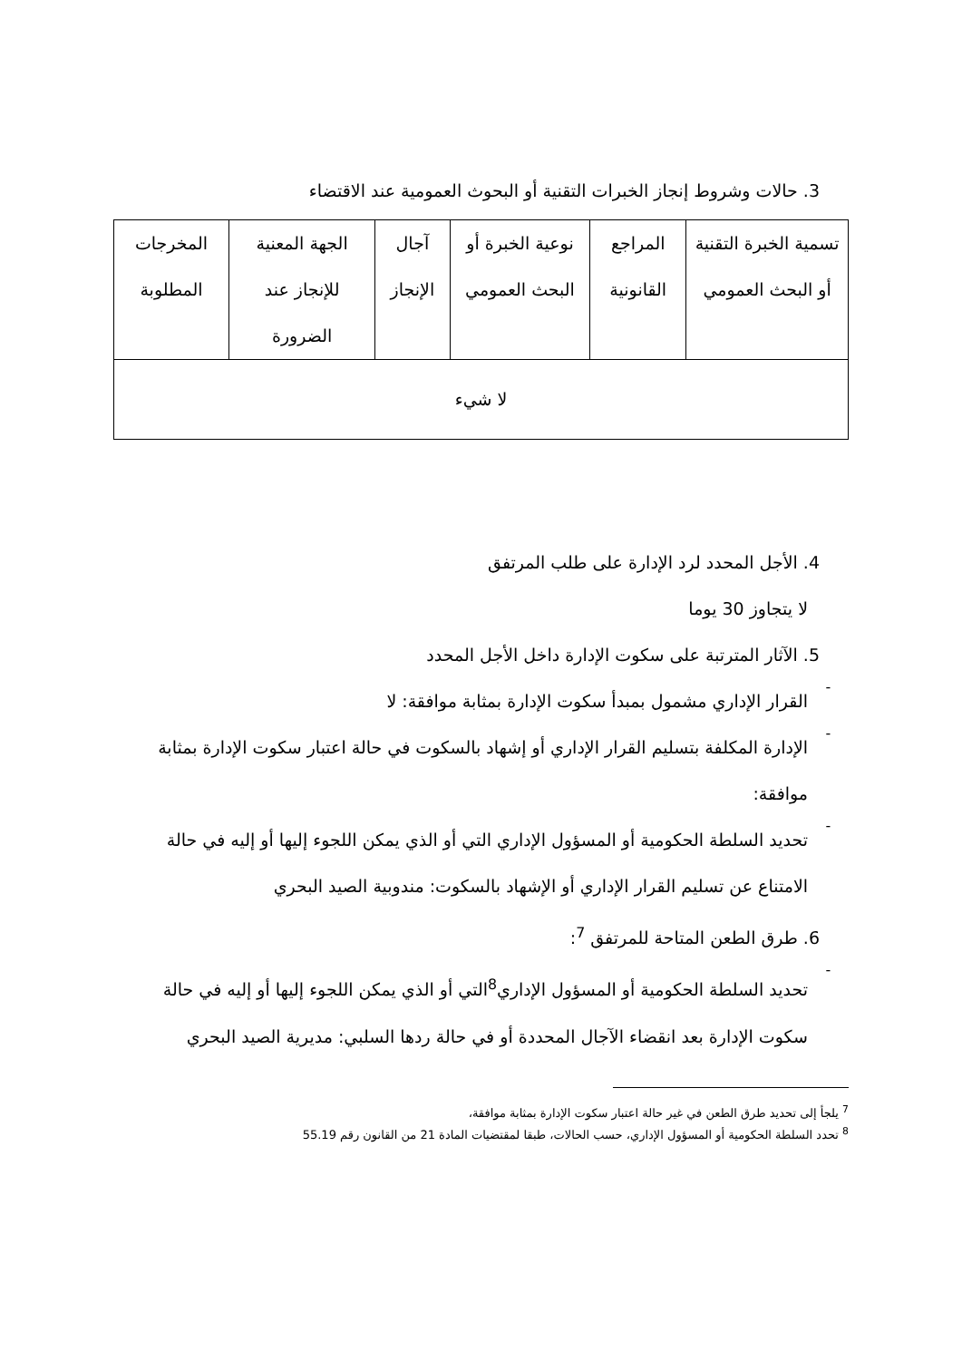3. حالات وشروط إنجاز الخبرات التقنية أو البحوث العمومية عند الاقتضاء
| تسمية الخبرة التقنية أو البحث العمومي | المراجع القانونية | نوعية الخبرة أو البحث العمومي | آجال الإنجاز | الجهة المعنية للإنجاز عند الضرورة | المخرجات المطلوبة |
| --- | --- | --- | --- | --- | --- |
| لا شيء | | | | | |
4. الأجل المحدد لرد الإدارة على طلب المرتفق
لا يتجاوز 30 يوما
5. الآثار المترتبة على سكوت الإدارة داخل الأجل المحدد
-
القرار الإداري مشمول بمبدأ سكوت الإدارة بمثابة موافقة: لا
-
الإدارة المكلفة بتسليم القرار الإداري أو إشهاد بالسكوت في حالة اعتبار سكوت الإدارة بمثابة موافقة:
-
تحديد السلطة الحكومية أو المسؤول الإداري التي أو الذي يمكن اللجوء إليها أو إليه في حالة الامتناع عن تسليم القرار الإداري أو الإشهاد بالسكوت: مندوبية الصيد البحري
6. طرق الطعن المتاحة للمرتفق <sup>7</sup>:
-
تحديد السلطة الحكومية أو المسؤول الإداري<sup>8</sup>التي أو الذي يمكن اللجوء إليها أو إليه في حالة سكوت الإدارة بعد انقضاء الآجال المحددة أو في حالة ردها السلبي: مديرية الصيد البحري
<sup>7</sup> يلجأ إلى تحديد طرق الطعن في غير حالة اعتبار سكوت الإدارة بمثابة موافقة،
<sup>8</sup> تحدد السلطة الحكومية أو المسؤول الإداري، حسب الحالات، طبقا لمقتضيات المادة 21 من القانون رقم 55.19